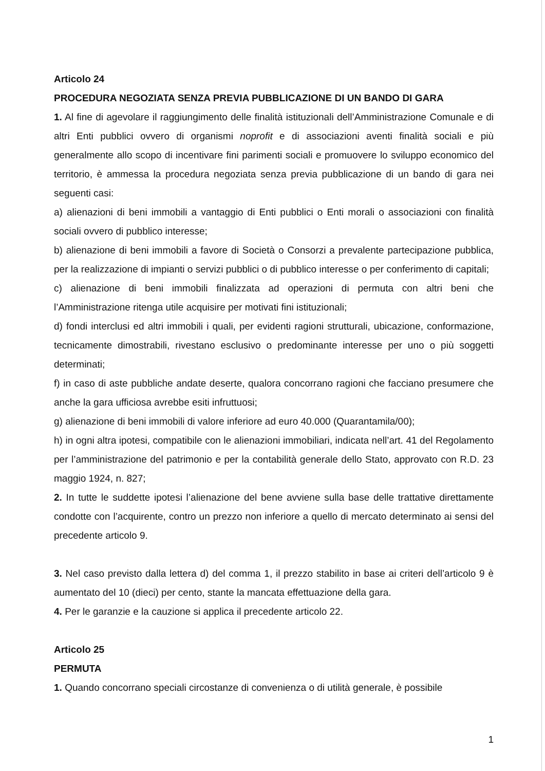Articolo 24
PROCEDURA NEGOZIATA SENZA PREVIA PUBBLICAZIONE DI UN BANDO DI GARA
1. Al fine di agevolare il raggiungimento delle finalità istituzionali dell’Amministrazione Comunale e di altri Enti pubblici ovvero di organismi noprofit e di associazioni aventi finalità sociali e più generalmente allo scopo di incentivare fini parimenti sociali e promuovere lo sviluppo economico del territorio, è ammessa la procedura negoziata senza previa pubblicazione di un bando di gara nei seguenti casi:
a) alienazioni di beni immobili a vantaggio di Enti pubblici o Enti morali o associazioni con finalità sociali ovvero di pubblico interesse;
b) alienazione di beni immobili a favore di Società o Consorzi a prevalente partecipazione pubblica, per la realizzazione di impianti o servizi pubblici o di pubblico interesse o per conferimento di capitali;
c) alienazione di beni immobili finalizzata ad operazioni di permuta con altri beni che l’Amministrazione ritenga utile acquisire per motivati fini istituzionali;
d) fondi interclusi ed altri immobili i quali, per evidenti ragioni strutturali, ubicazione, conformazione, tecnicamente dimostrabili, rivestano esclusivo o predominante interesse per uno o più soggetti determinati;
f) in caso di aste pubbliche andate deserte, qualora concorrano ragioni che facciano presumere che anche la gara ufficiosa avrebbe esiti infruttuosi;
g) alienazione di beni immobili di valore inferiore ad euro 40.000 (Quarantamila/00);
h) in ogni altra ipotesi, compatibile con le alienazioni immobiliari, indicata nell’art. 41 del Regolamento per l’amministrazione del patrimonio e per la contabilità generale dello Stato, approvato con R.D. 23 maggio 1924, n. 827;
2. In tutte le suddette ipotesi l’alienazione del bene avviene sulla base delle trattative direttamente condotte con l’acquirente, contro un prezzo non inferiore a quello di mercato determinato ai sensi del precedente articolo 9.
3. Nel caso previsto dalla lettera d) del comma 1, il prezzo stabilito in base ai criteri dell’articolo 9 è aumentato del 10 (dieci) per cento, stante la mancata effettuazione della gara.
4. Per le garanzie e la cauzione si applica il precedente articolo 22.
Articolo 25
PERMUTA
1. Quando concorrano speciali circostanze di convenienza o di utilità generale, è possibile
1